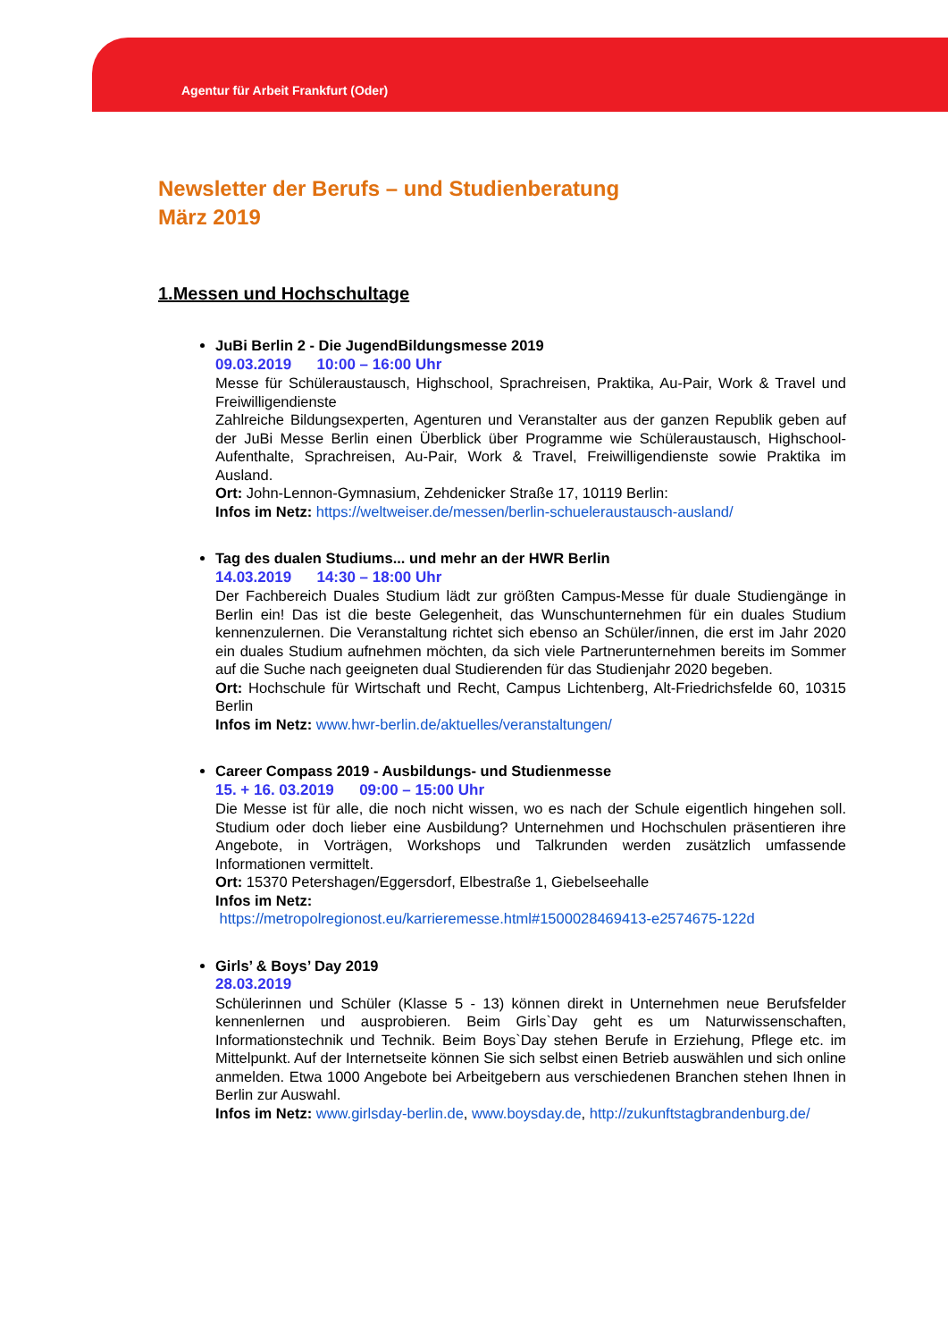Agentur für Arbeit Frankfurt (Oder)
Newsletter der Berufs – und Studienberatung
März 2019
1.Messen und Hochschultage
JuBi Berlin 2 - Die JugendBildungsmesse 2019
09.03.2019 10:00 – 16:00 Uhr
Messe für Schüleraustausch, Highschool, Sprachreisen, Praktika, Au-Pair, Work & Travel und Freiwilligendienste
Zahlreiche Bildungsexperten, Agenturen und Veranstalter aus der ganzen Republik geben auf der JuBi Messe Berlin einen Überblick über Programme wie Schüleraustausch, Highschool-Aufenthalte, Sprachreisen, Au-Pair, Work & Travel, Freiwilligendienste sowie Praktika im Ausland.
Ort: John-Lennon-Gymnasium, Zehdenicker Straße 17, 10119 Berlin:
Infos im Netz: https://weltweiser.de/messen/berlin-schueleraustausch-ausland/
Tag des dualen Studiums... und mehr an der HWR Berlin
14.03.2019 14:30 – 18:00 Uhr
Der Fachbereich Duales Studium lädt zur größten Campus-Messe für duale Studiengänge in Berlin ein! Das ist die beste Gelegenheit, das Wunschunternehmen für ein duales Studium kennenzulernen. Die Veranstaltung richtet sich ebenso an Schüler/innen, die erst im Jahr 2020 ein duales Studium aufnehmen möchten, da sich viele Partnerunternehmen bereits im Sommer auf die Suche nach geeigneten dual Studierenden für das Studienjahr 2020 begeben.
Ort: Hochschule für Wirtschaft und Recht, Campus Lichtenberg, Alt-Friedrichsfelde 60, 10315 Berlin
Infos im Netz: www.hwr-berlin.de/aktuelles/veranstaltungen/
Career Compass 2019 - Ausbildungs- und Studienmesse
15. + 16. 03.2019 09:00 – 15:00 Uhr
Die Messe ist für alle, die noch nicht wissen, wo es nach der Schule eigentlich hingehen soll. Studium oder doch lieber eine Ausbildung? Unternehmen und Hochschulen präsentieren ihre Angebote, in Vorträgen, Workshops und Talkrunden werden zusätzlich umfassende Informationen vermittelt.
Ort: 15370 Petershagen/Eggersdorf, Elbestraße 1, Giebelseehalle
Infos im Netz:
https://metropolregionost.eu/karrieremesse.html#1500028469413-e2574675-122d
Girls’ & Boys’ Day 2019
28.03.2019
Schülerinnen und Schüler (Klasse 5 - 13) können direkt in Unternehmen neue Berufsfelder kennenlernen und ausprobieren. Beim Girls`Day geht es um Naturwissenschaften, Informationstechnik und Technik. Beim Boys`Day stehen Berufe in Erziehung, Pflege etc. im Mittelpunkt. Auf der Internetseite können Sie sich selbst einen Betrieb auswählen und sich online anmelden. Etwa 1000 Angebote bei Arbeitgebern aus verschiedenen Branchen stehen Ihnen in Berlin zur Auswahl.
Infos im Netz: www.girlsday-berlin.de, www.boysday.de, http://zukunftstagbrandenburg.de/